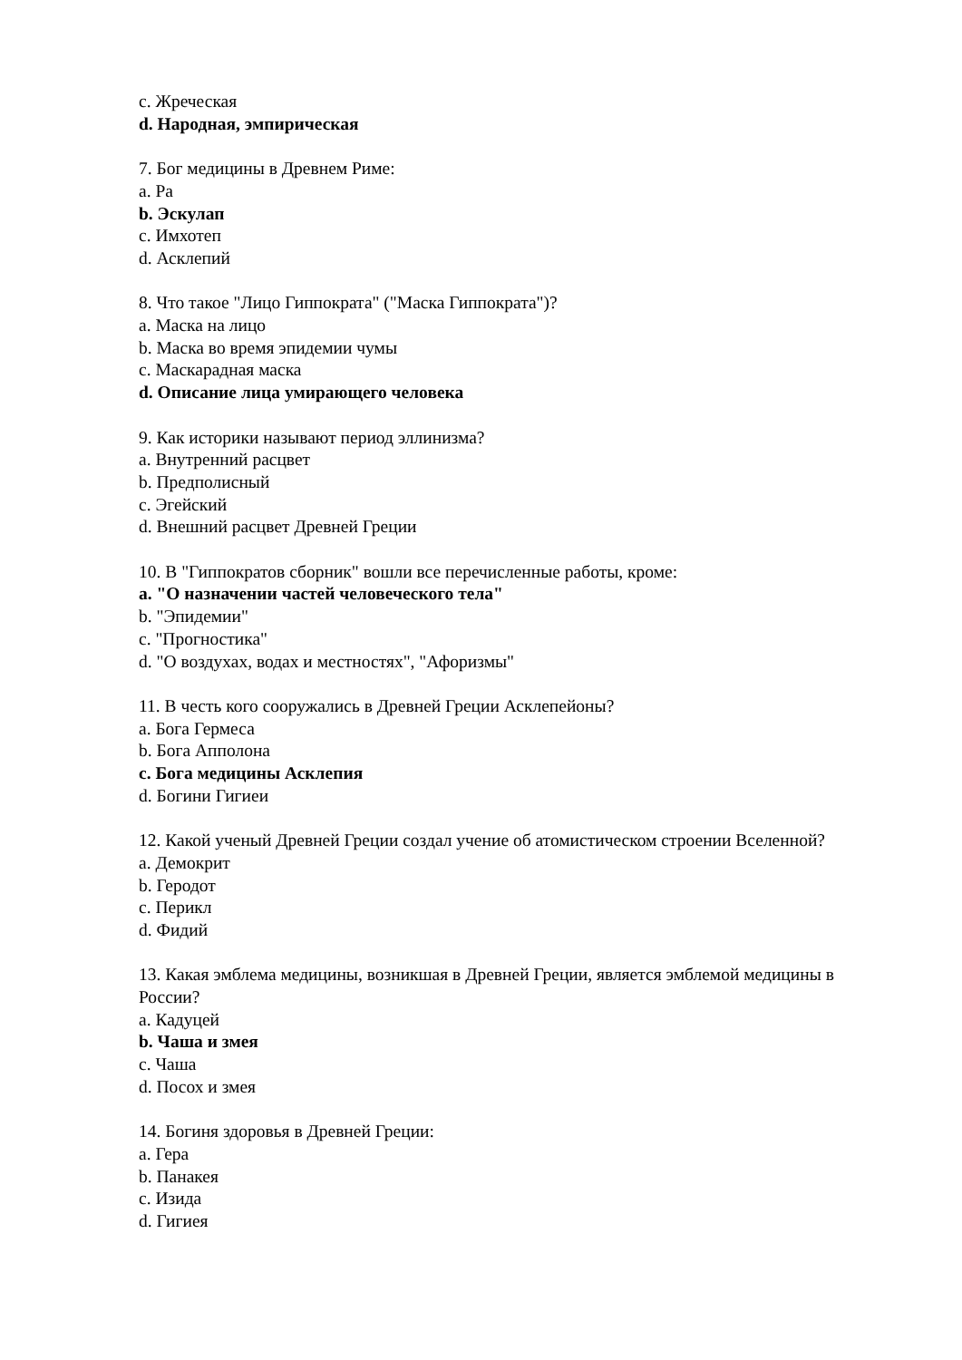c. Жреческая
d. Народная, эмпирическая
7. Бог медицины в Древнем Риме:
a. Ра
b. Эскулап
c. Имхотеп
d. Асклепий
8. Что такое "Лицо Гиппократа" ("Маска Гиппократа")?
a. Маска на лицо
b. Маска во время эпидемии чумы
c. Маскарадная маска
d. Описание лица умирающего человека
9. Как историки называют период эллинизма?
a. Внутренний расцвет
b. Предполисный
c. Эгейский
d. Внешний расцвет Древней Греции
10. В "Гиппократов сборник" вошли все перечисленные работы, кроме:
a. "О назначении частей человеческого тела"
b. "Эпидемии"
c. "Прогностика"
d. "О воздухах, водах и местностях", "Афоризмы"
11. В честь кого сооружались в Древней Греции Асклепейоны?
a. Бога Гермеса
b. Бога Апполона
c. Бога медицины Асклепия
d. Богини Гигиеи
12. Какой ученый Древней Греции создал учение об атомистическом строении Вселенной?
a. Демокрит
b. Геродот
c. Перикл
d. Фидий
13. Какая эмблема медицины, возникшая в Древней Греции, является эмблемой медицины в России?
a. Кадуцей
b. Чаша и змея
c. Чаша
d. Посох и змея
14. Богиня здоровья в Древней Греции:
a. Гера
b. Панакея
c. Изида
d. Гигиея